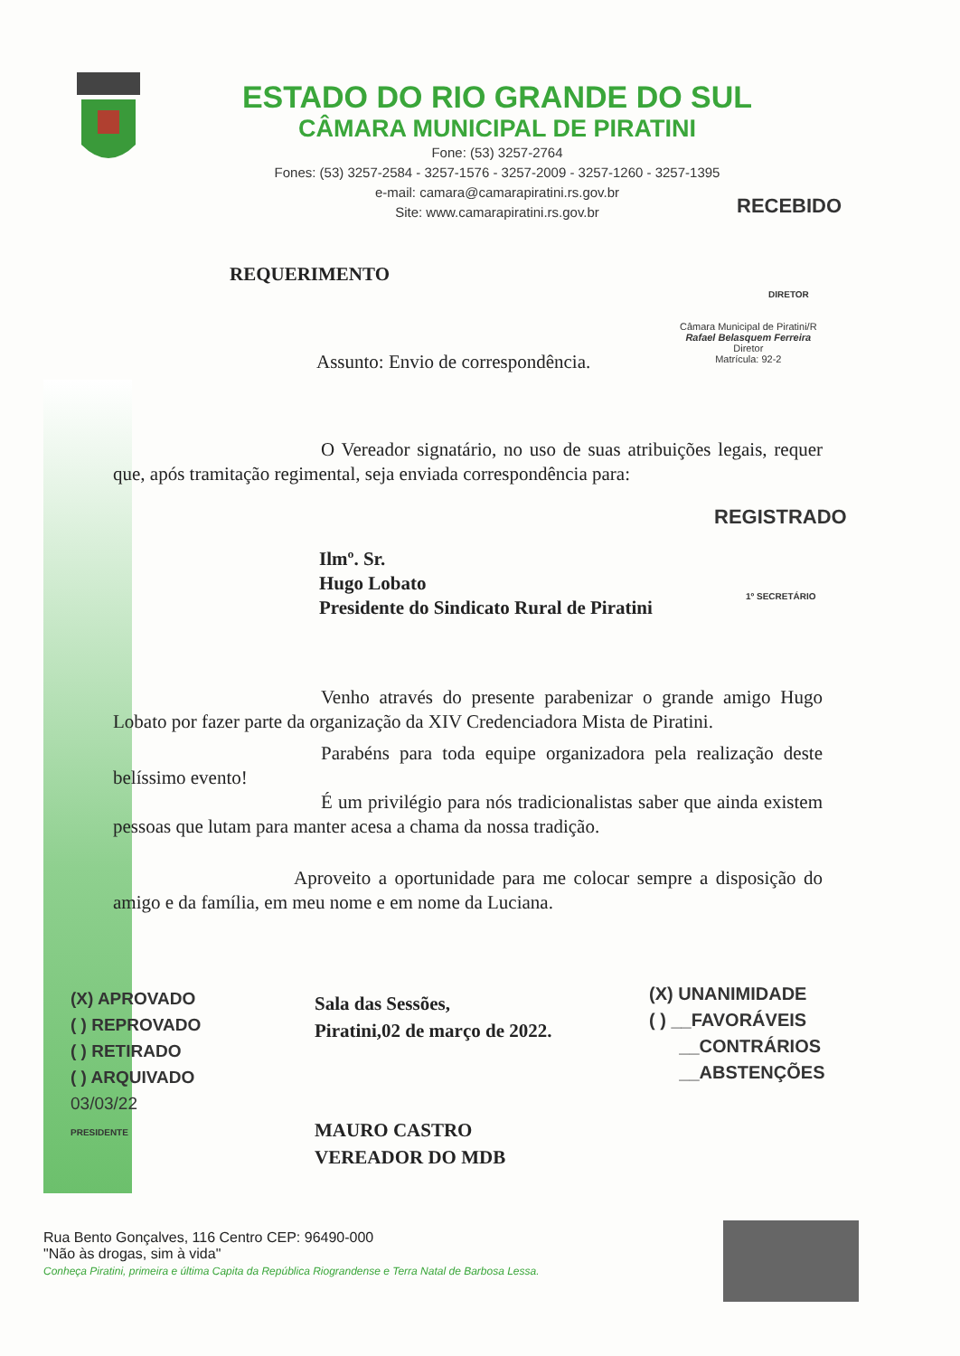ESTADO DO RIO GRANDE DO SUL
CÂMARA MUNICIPAL DE PIRATINI
Fone: (53) 3257-2764
Fones: (53) 3257-2584 - 3257-1576 - 3257-2009 - 3257-1260 - 3257-1395
e-mail: camara@camarapiratini.rs.gov.br
Site: www.camarapiratini.rs.gov.br
RECEBIDO
DIRETOR
Câmara Municipal de Piratini/R
Rafael Belasquem Ferreira
Diretor
Matrícula: 92-2
REQUERIMENTO
Assunto: Envio de correspondência.
O Vereador signatário, no uso de suas atribuições legais, requer que, após tramitação regimental, seja enviada correspondência para:
REGISTRADO
Ilmº. Sr.
Hugo Lobato
Presidente do Sindicato Rural de Piratini
1º SECRETÁRIO
Venho através do presente parabenizar o grande amigo Hugo Lobato por fazer parte da organização da XIV Credenciadora Mista de Piratini.
Parabéns para toda equipe organizadora pela realização deste belíssimo evento!
É um privilégio para nós tradicionalistas saber que ainda existem pessoas que lutam para manter acesa a chama da nossa tradição.
Aproveito a oportunidade para me colocar sempre a disposição do amigo e da família, em meu nome e em nome da Luciana.
(X) APROVADO
( ) REPROVADO
( ) RETIRADO
( ) ARQUIVADO
03/03/22
PRESIDENTE
Sala das Sessões,
Piratini,02 de março de 2022.
MAURO CASTRO
VEREADOR DO MDB
(X) UNANIMIDADE
( ) __FAVORÁVEIS
__CONTRÁRIOS
__ABSTENÇÕES
Rua Bento Gonçalves, 116 Centro CEP: 96490-000
"Não às drogas, sim à vida"
Conheça Piratini, primeira e última Capita da República Riograndense e Terra Natal de Barbosa Lessa.